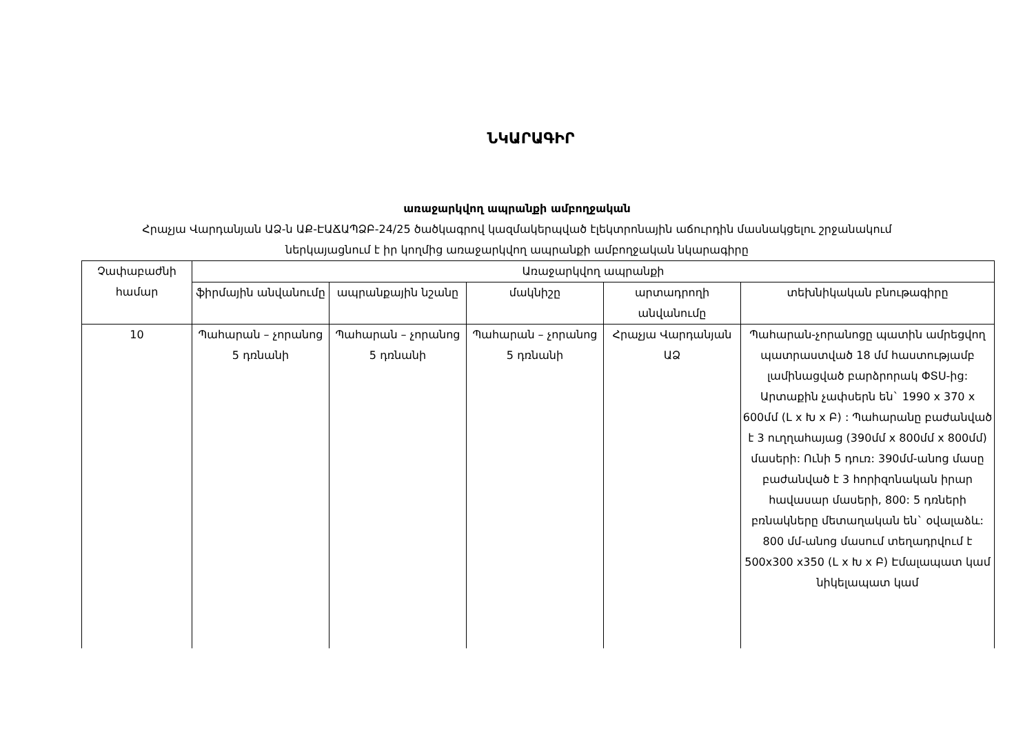ՆԿԱՐԱԳԻՐ
առաջարկվող ապրանքի ամբողջական
Հրաչյա Վարդանյան ԱՁ-ն ԱՔ-ԷԱՃԱՊՁԲ-24/25 ծածկագրով կազմակերպված էլեկտրոնային աճուրդին մասնակցելու շրջանակում
ներկայացնում է իր կողմից առաջարկվող ապրանքի ամբողջական նկարագիրը
| Չափաբաժնի համար | Առաջարկվող ապրանքի | | | | |
| --- | --- | --- | --- | --- | --- |
| | ֆիրմային անվանումը | ապրանքային նշանը | մակնիշը | արտադրողի անվանումը | տեխնիկական բնութագիրը |
| 10 | Պահարան – չորանոց 5 դռնանի | Պահարան – չորանոց 5 դռնանի | Պահարան – չորանոց 5 դռնանի | Հրաչյա Վարդանյան ԱՁ | Պահարան-չորանոցը պատին ամրեցվող պատրաստված 18 մմ հաստությամբ լամինացված բարձրորակ ՓՏՍ-ից: Արտաքին չափսերն են` 1990 x 370 x 600մմ (L x Խ x Բ) : Պահարանը բաժանված է 3 ուղղահայաց (390մմ x 800մմ x 800մմ) մասերի: Ունի 5 դուռ: 390մմ-անոց մասը բաժանված է 3 հորիզոնական իրար հավասար մասերի, 800: 5 դռների բռնակները մետաղական են` օվալաձև: 800 մմ-անոց մասում տեղադրվում է 500x300 x350 (L x Խ x Բ) Էմալապատ կամ նիկելապատ կամ |